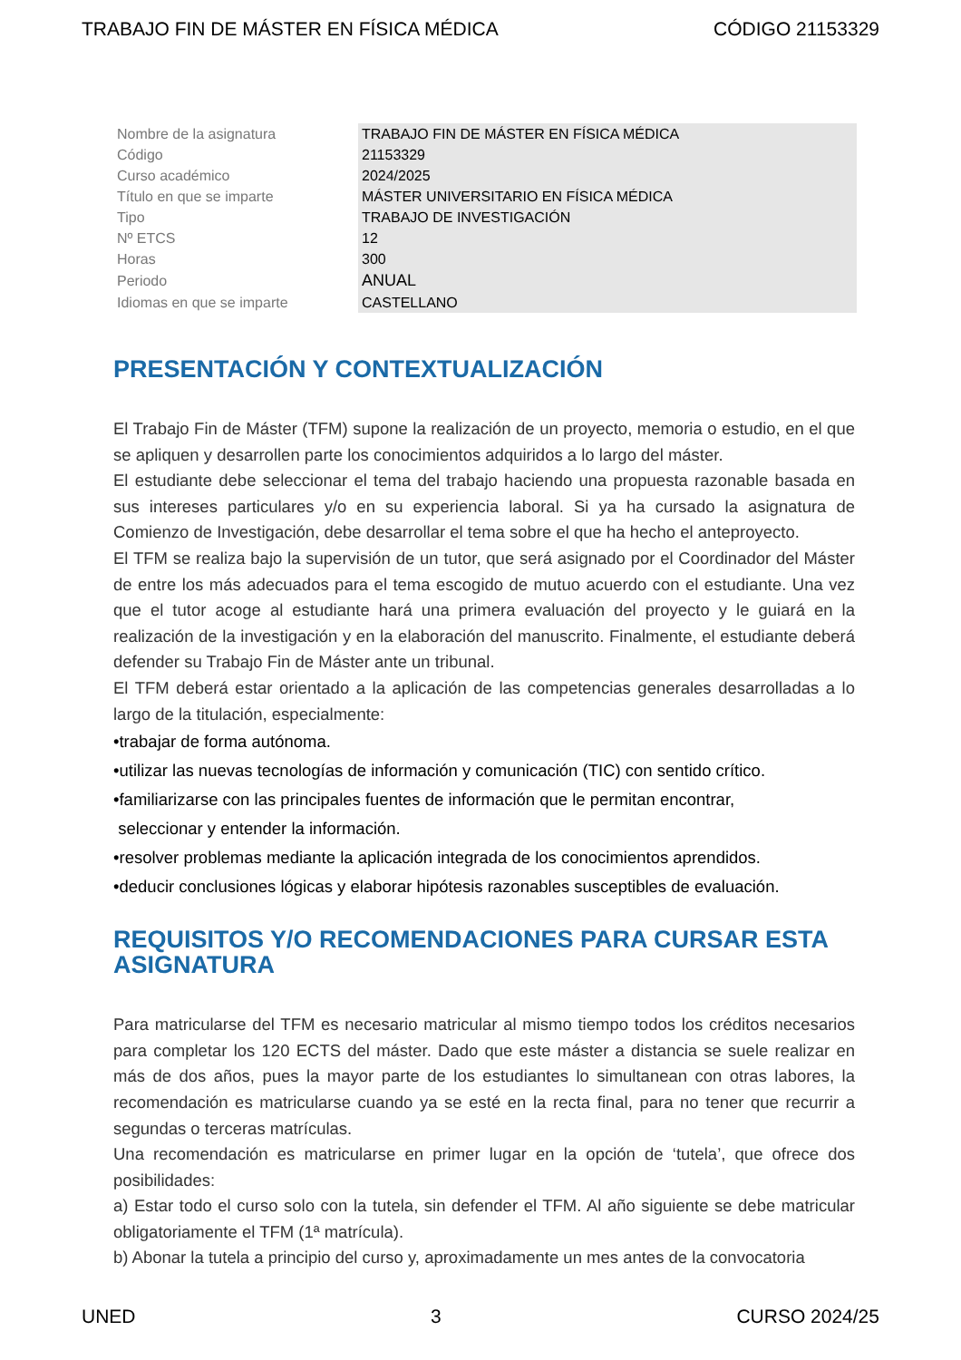TRABAJO FIN DE MÁSTER EN FÍSICA MÉDICA CÓDIGO 21153329
| Nombre de la asignatura | TRABAJO FIN DE MÁSTER EN FÍSICA MÉDICA |
| Código | 21153329 |
| Curso académico | 2024/2025 |
| Título en que se imparte | MÁSTER UNIVERSITARIO EN FÍSICA MÉDICA |
| Tipo | TRABAJO DE INVESTIGACIÓN |
| Nº ETCS | 12 |
| Horas | 300 |
| Periodo | ANUAL |
| Idiomas en que se imparte | CASTELLANO |
PRESENTACIÓN Y CONTEXTUALIZACIÓN
El Trabajo Fin de Máster (TFM) supone la realización de un proyecto, memoria o estudio, en el que se apliquen y desarrollen parte los conocimientos adquiridos a lo largo del máster.
El estudiante debe seleccionar el tema del trabajo haciendo una propuesta razonable basada en sus intereses particulares y/o en su experiencia laboral. Si ya ha cursado la asignatura de Comienzo de Investigación, debe desarrollar el tema sobre el que ha hecho el anteproyecto.
El TFM se realiza bajo la supervisión de un tutor, que será asignado por el Coordinador del Máster de entre los más adecuados para el tema escogido de mutuo acuerdo con el estudiante. Una vez que el tutor acoge al estudiante hará una primera evaluación del proyecto y le guiará en la realización de la investigación y en la elaboración del manuscrito. Finalmente, el estudiante deberá defender su Trabajo Fin de Máster ante un tribunal.
El TFM deberá estar orientado a la aplicación de las competencias generales desarrolladas a lo largo de la titulación, especialmente:
•trabajar de forma autónoma.
•utilizar las nuevas tecnologías de información y comunicación (TIC) con sentido crítico.
•familiarizarse con las principales fuentes de información que le permitan encontrar,
seleccionar y entender la información.
•resolver problemas mediante la aplicación integrada de los conocimientos aprendidos.
•deducir conclusiones lógicas y elaborar hipótesis razonables susceptibles de evaluación.
REQUISITOS Y/O RECOMENDACIONES PARA CURSAR ESTA ASIGNATURA
Para matricularse del TFM es necesario matricular al mismo tiempo todos los créditos necesarios para completar los 120 ECTS del máster. Dado que este máster a distancia se suele realizar en más de dos años, pues la mayor parte de los estudiantes lo simultanean con otras labores, la recomendación es matricularse cuando ya se esté en la recta final, para no tener que recurrir a segundas o terceras matrículas.
Una recomendación es matricularse en primer lugar en la opción de ‘tutela’, que ofrece dos posibilidades:
a) Estar todo el curso solo con la tutela, sin defender el TFM. Al año siguiente se debe matricular obligatoriamente el TFM (1ª matrícula).
b) Abonar la tutela a principio del curso y, aproximadamente un mes antes de la convocatoria
UNED 3 CURSO 2024/25